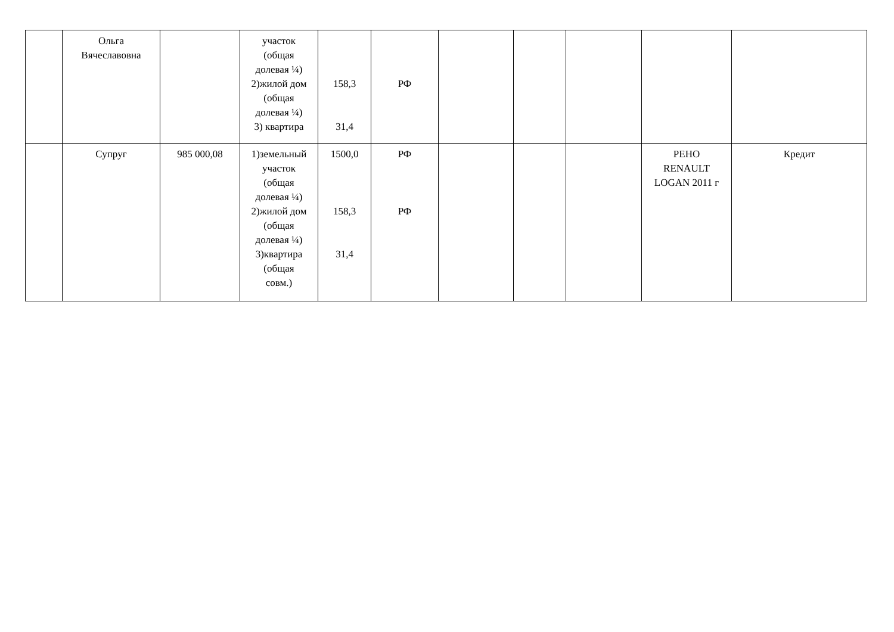| | Ольга Вячеславовна | | участок (общая долевая ¼) 2)жилой дом (общая долевая ¼) 3) квартира | 158,3 31,4 | РФ | | | | | |
| | Супруг | 985 000,08 | 1)земельный участок (общая долевая ¼) 2)жилой дом (общая долевая ¼) 3)квартира (общая совм.) | 1500,0 158,3 31,4 | РФ РФ | | | | РЕНО RENAULT LOGAN 2011 г | Кредит |